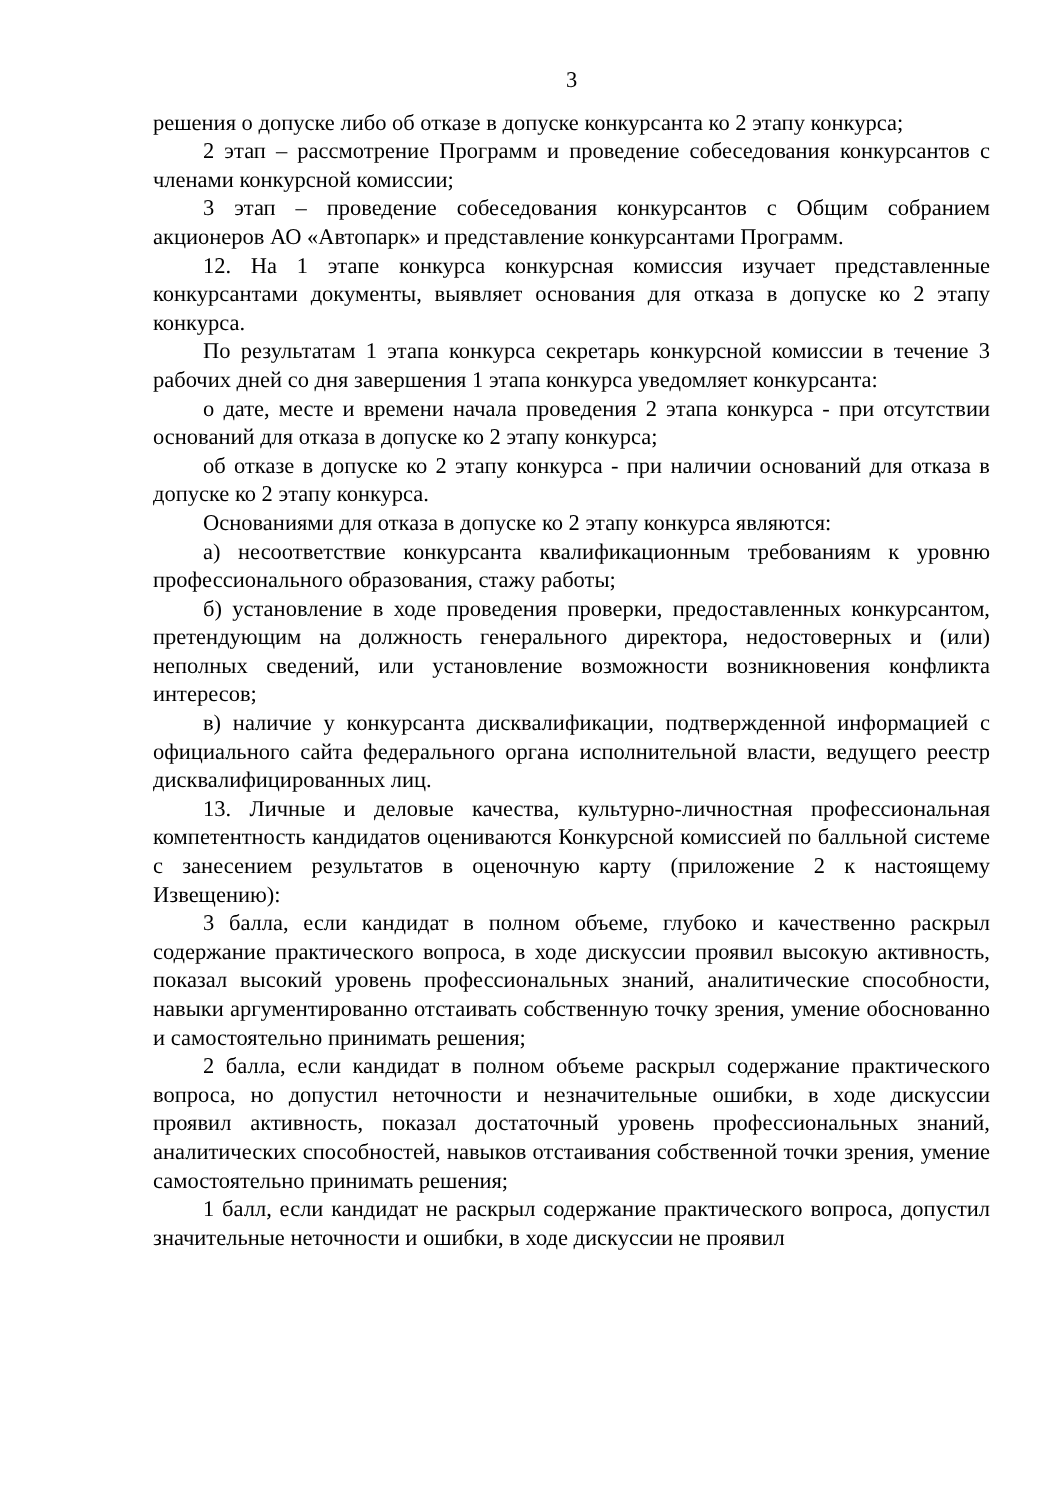3
решения о допуске либо об отказе в допуске конкурсанта ко 2 этапу конкурса;
2 этап – рассмотрение Программ и проведение собеседования конкурсантов с членами конкурсной комиссии;
3 этап – проведение собеседования конкурсантов с Общим собранием акционеров АО «Автопарк» и представление конкурсантами Программ.
12. На 1 этапе конкурса конкурсная комиссия изучает представленные конкурсантами документы, выявляет основания для отказа в допуске ко 2 этапу конкурса.
По результатам 1 этапа конкурса секретарь конкурсной комиссии в течение 3 рабочих дней со дня завершения 1 этапа конкурса уведомляет конкурсанта:
о дате, месте и времени начала проведения 2 этапа конкурса - при отсутствии оснований для отказа в допуске ко 2 этапу конкурса;
об отказе в допуске ко 2 этапу конкурса - при наличии оснований для отказа в допуске ко 2 этапу конкурса.
Основаниями для отказа в допуске ко 2 этапу конкурса являются:
а) несоответствие конкурсанта квалификационным требованиям к уровню профессионального образования, стажу работы;
б) установление в ходе проведения проверки, предоставленных конкурсантом, претендующим на должность генерального директора, недостоверных и (или) неполных сведений, или установление возможности возникновения конфликта интересов;
в) наличие у конкурсанта дисквалификации, подтвержденной информацией с официального сайта федерального органа исполнительной власти, ведущего реестр дисквалифицированных лиц.
13. Личные и деловые качества, культурно-личностная профессиональная компетентность кандидатов оцениваются Конкурсной комиссией по балльной системе с занесением результатов в оценочную карту (приложение 2 к настоящему Извещению):
3 балла, если кандидат в полном объеме, глубоко и качественно раскрыл содержание практического вопроса, в ходе дискуссии проявил высокую активность, показал высокий уровень профессиональных знаний, аналитические способности, навыки аргументированно отстаивать собственную точку зрения, умение обоснованно и самостоятельно принимать решения;
2 балла, если кандидат в полном объеме раскрыл содержание практического вопроса, но допустил неточности и незначительные ошибки, в ходе дискуссии проявил активность, показал достаточный уровень профессиональных знаний, аналитических способностей, навыков отстаивания собственной точки зрения, умение самостоятельно принимать решения;
1 балл, если кандидат не раскрыл содержание практического вопроса, допустил значительные неточности и ошибки, в ходе дискуссии не проявил